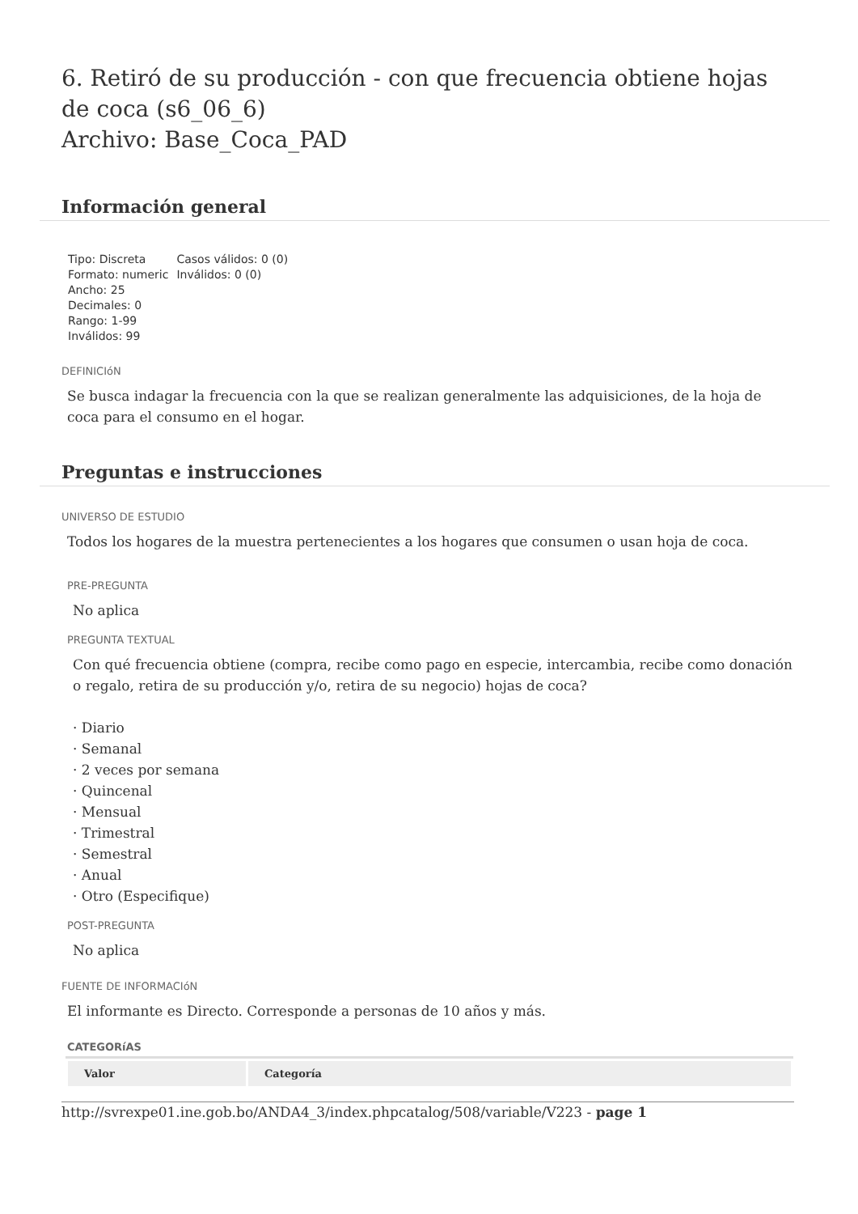6. Retiró de su producción - con que frecuencia obtiene hojas de coca (s6_06_6)
Archivo: Base_Coca_PAD
Información general
Tipo: Discreta
Formato: numeric
Ancho: 25
Decimales: 0
Rango: 1-99
Inválidos: 99
Casos válidos: 0 (0)
Inválidos: 0 (0)
DEFINICIóN
Se busca indagar la frecuencia con la que se realizan generalmente las adquisiciones, de la hoja de coca para el consumo en el hogar.
Preguntas e instrucciones
UNIVERSO DE ESTUDIO
Todos los hogares de la muestra pertenecientes a los hogares que consumen o usan hoja de coca.
PRE-PREGUNTA
No aplica
PREGUNTA TEXTUAL
Con qué frecuencia obtiene (compra, recibe como pago en especie, intercambia, recibe como donación o regalo, retira de su producción y/o, retira de su negocio) hojas de coca?
· Diario
· Semanal
· 2 veces por semana
· Quincenal
· Mensual
· Trimestral
· Semestral
· Anual
· Otro (Especifique)
POST-PREGUNTA
No aplica
FUENTE DE INFORMACIóN
El informante es Directo. Corresponde a personas de 10 años y más.
CATEGORíAS
| Valor | Categoría |
| --- | --- |
http://svrexpe01.ine.gob.bo/ANDA4_3/index.phpcatalog/508/variable/V223 - page 1